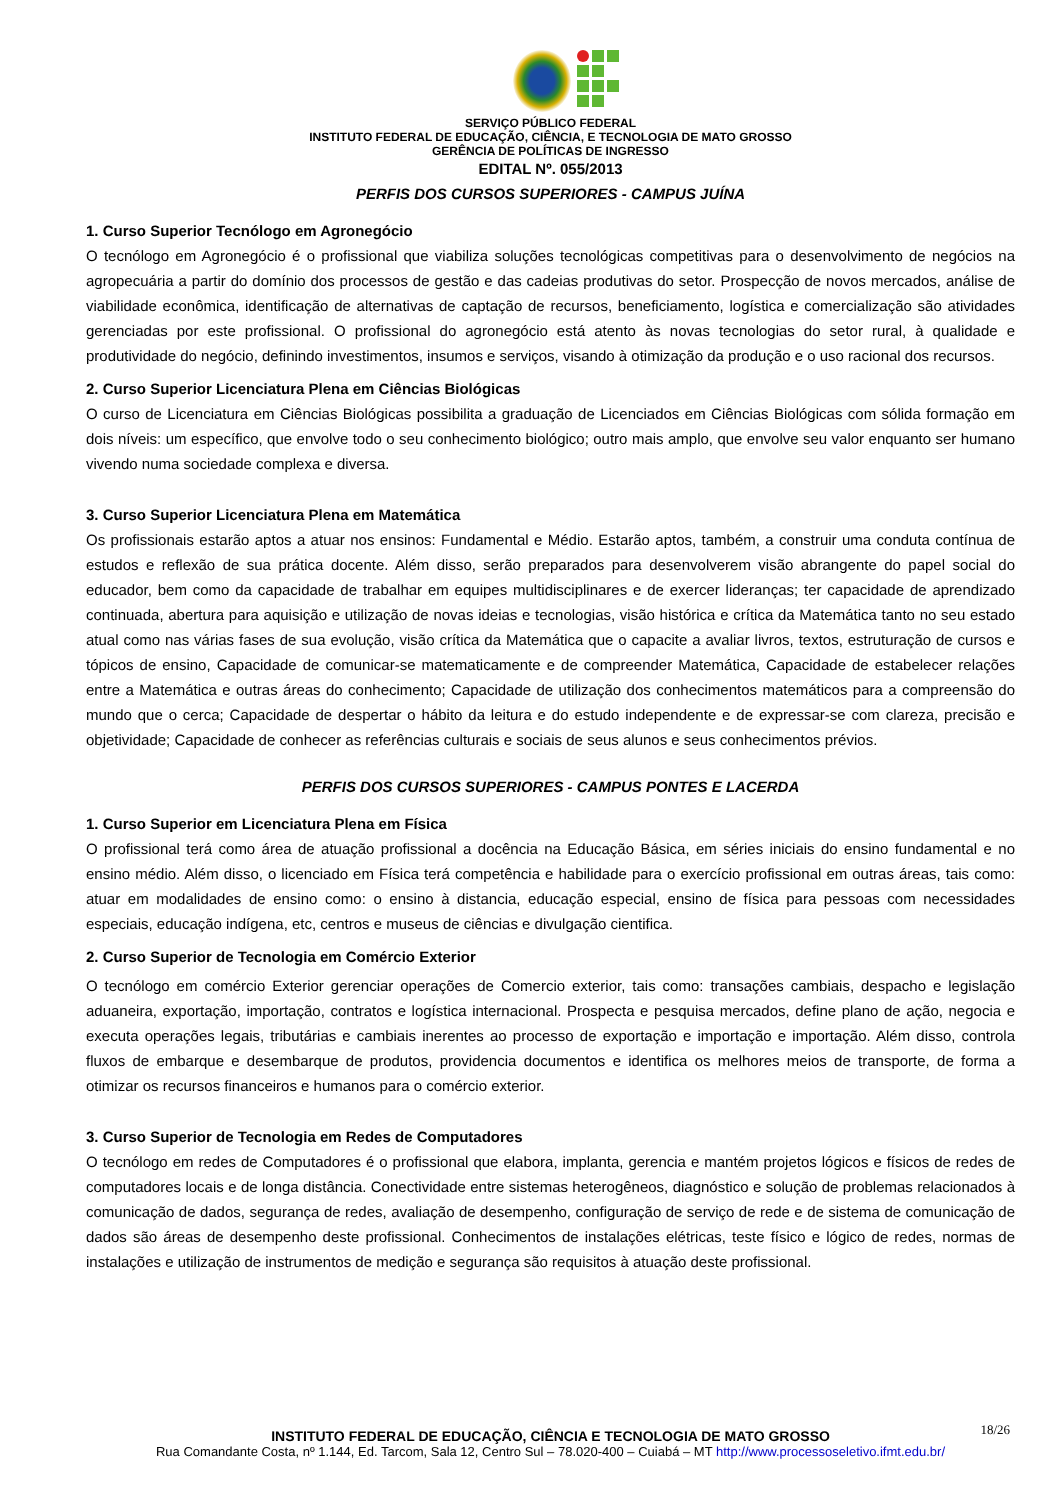SERVIÇO PÚBLICO FEDERAL
INSTITUTO FEDERAL DE EDUCAÇÃO, CIÊNCIA, E TECNOLOGIA DE MATO GROSSO
GERÊNCIA DE POLÍTICAS DE INGRESSO
EDITAL Nº. 055/2013
PERFIS DOS CURSOS SUPERIORES - CAMPUS JUÍNA
1. Curso Superior Tecnólogo em Agronegócio
O tecnólogo em Agronegócio é o profissional que viabiliza soluções tecnológicas competitivas para o desenvolvimento de negócios na agropecuária a partir do domínio dos processos de gestão e das cadeias produtivas do setor. Prospecção de novos mercados, análise de viabilidade econômica, identificação de alternativas de captação de recursos, beneficiamento, logística e comercialização são atividades gerenciadas por este profissional. O profissional do agronegócio está atento às novas tecnologias do setor rural, à qualidade e produtividade do negócio, definindo investimentos, insumos e serviços, visando à otimização da produção e o uso racional dos recursos.
2. Curso Superior Licenciatura Plena em Ciências Biológicas
O curso de Licenciatura em Ciências Biológicas possibilita a graduação de Licenciados em Ciências Biológicas com sólida formação em dois níveis: um específico, que envolve todo o seu conhecimento biológico; outro mais amplo, que envolve seu valor enquanto ser humano vivendo numa sociedade complexa e diversa.
3. Curso Superior Licenciatura Plena em Matemática
Os profissionais estarão aptos a atuar nos ensinos: Fundamental e Médio. Estarão aptos, também, a construir uma conduta contínua de estudos e reflexão de sua prática docente. Além disso, serão preparados para desenvolverem visão abrangente do papel social do educador, bem como da capacidade de trabalhar em equipes multidisciplinares e de exercer lideranças; ter capacidade de aprendizado continuada, abertura para aquisição e utilização de novas ideias e tecnologias, visão histórica e crítica da Matemática tanto no seu estado atual como nas várias fases de sua evolução, visão crítica da Matemática que o capacite a avaliar livros, textos, estruturação de cursos e tópicos de ensino, Capacidade de comunicar-se matematicamente e de compreender Matemática, Capacidade de estabelecer relações entre a Matemática e outras áreas do conhecimento; Capacidade de utilização dos conhecimentos matemáticos para a compreensão do mundo que o cerca; Capacidade de despertar o hábito da leitura e do estudo independente e de expressar-se com clareza, precisão e objetividade; Capacidade de conhecer as referências culturais e sociais de seus alunos e seus conhecimentos prévios.
PERFIS DOS CURSOS SUPERIORES - CAMPUS PONTES E LACERDA
1. Curso Superior em Licenciatura Plena em Física
O profissional terá como área de atuação profissional a docência na Educação Básica, em séries iniciais do ensino fundamental e no ensino médio. Além disso, o licenciado em Física terá competência e habilidade para o exercício profissional em outras áreas, tais como: atuar em modalidades de ensino como: o ensino à distancia, educação especial, ensino de física para pessoas com necessidades especiais, educação indígena, etc, centros e museus de ciências e divulgação cientifica.
2. Curso Superior de Tecnologia em Comércio Exterior
O tecnólogo em comércio Exterior gerenciar operações de Comercio exterior, tais como: transações cambiais, despacho e legislação aduaneira, exportação, importação, contratos e logística internacional. Prospecta e pesquisa mercados, define plano de ação, negocia e executa operações legais, tributárias e cambiais inerentes ao processo de exportação e importação e importação. Além disso, controla fluxos de embarque e desembarque de produtos, providencia documentos e identifica os melhores meios de transporte, de forma a otimizar os recursos financeiros e humanos para o comércio exterior.
3. Curso Superior de Tecnologia em Redes de Computadores
O tecnólogo em redes de Computadores é o profissional que elabora, implanta, gerencia e mantém projetos lógicos e físicos de redes de computadores locais e de longa distância. Conectividade entre sistemas heterogêneos, diagnóstico e solução de problemas relacionados à comunicação de dados, segurança de redes, avaliação de desempenho, configuração de serviço de rede e de sistema de comunicação de dados são áreas de desempenho deste profissional. Conhecimentos de instalações elétricas, teste físico e lógico de redes, normas de instalações e utilização de instrumentos de medição e segurança são requisitos à atuação deste profissional.
18/26
INSTITUTO FEDERAL DE EDUCAÇÃO, CIÊNCIA E TECNOLOGIA DE MATO GROSSO
Rua Comandante Costa, nº 1.144, Ed. Tarcom, Sala 12, Centro Sul – 78.020-400 – Cuiabá – MT http://www.processoseletivo.ifmt.edu.br/